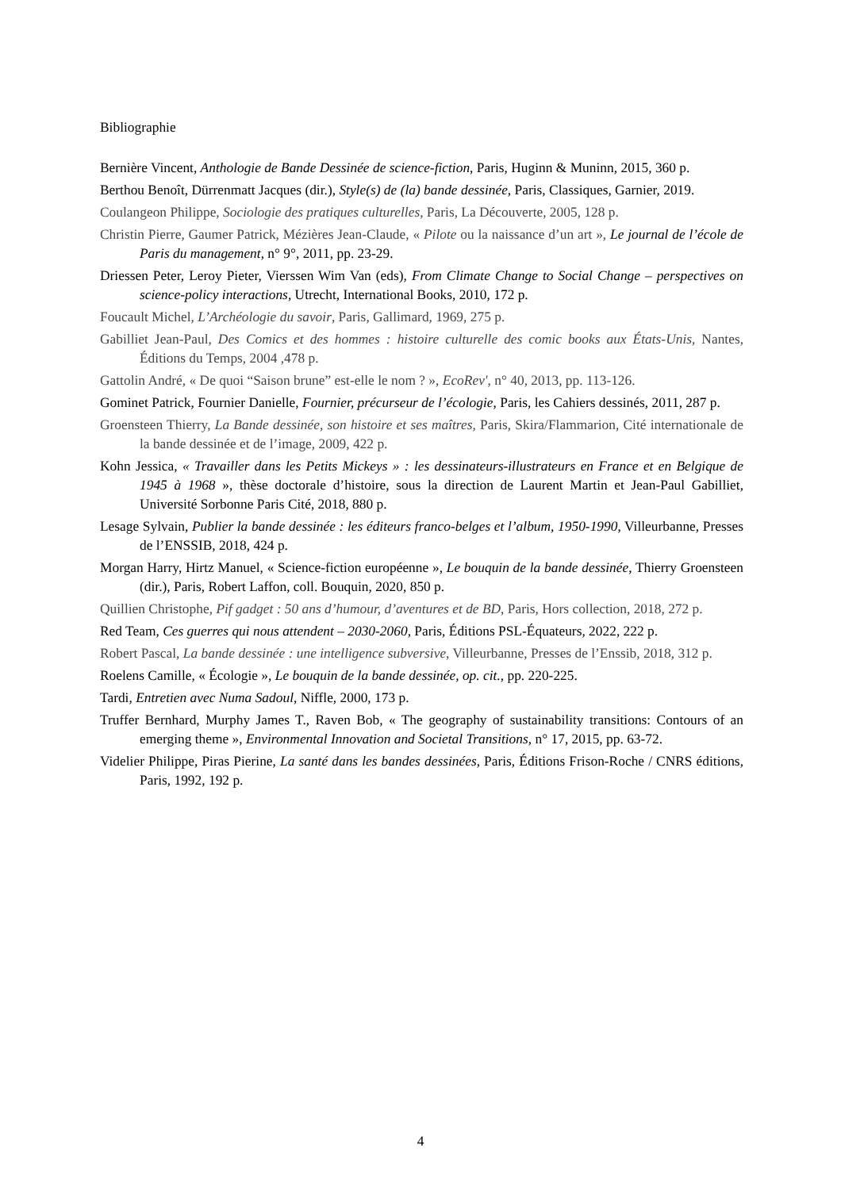Bibliographie
Bernière Vincent, Anthologie de Bande Dessinée de science-fiction, Paris, Huginn & Muninn, 2015, 360 p.
Berthou Benoît, Dürrenmatt Jacques (dir.), Style(s) de (la) bande dessinée, Paris, Classiques, Garnier, 2019.
Coulangeon Philippe, Sociologie des pratiques culturelles, Paris, La Découverte, 2005, 128 p.
Christin Pierre, Gaumer Patrick, Mézières Jean-Claude, « Pilote ou la naissance d’un art », Le journal de l’école de Paris du management, n° 9°, 2011, pp. 23-29.
Driessen Peter, Leroy Pieter, Vierssen Wim Van (eds), From Climate Change to Social Change – perspectives on science-policy interactions, Utrecht, International Books, 2010, 172 p.
Foucault Michel, L’Archéologie du savoir, Paris, Gallimard, 1969, 275 p.
Gabilliet Jean-Paul, Des Comics et des hommes : histoire culturelle des comic books aux États-Unis, Nantes, Éditions du Temps, 2004 ,478 p.
Gattolin André, « De quoi “Saison brune” est-elle le nom ? », EcoRev', n° 40, 2013, pp. 113-126.
Gominet Patrick, Fournier Danielle, Fournier, précurseur de l’écologie, Paris, les Cahiers dessinés, 2011, 287 p.
Groensteen Thierry, La Bande dessinée, son histoire et ses maîtres, Paris, Skira/Flammarion, Cité internationale de la bande dessinée et de l’image, 2009, 422 p.
Kohn Jessica, « Travailler dans les Petits Mickeys » : les dessinateurs-illustrateurs en France et en Belgique de 1945 à 1968 », thèse doctorale d’histoire, sous la direction de Laurent Martin et Jean-Paul Gabilliet, Université Sorbonne Paris Cité, 2018, 880 p.
Lesage Sylvain, Publier la bande dessinée : les éditeurs franco-belges et l’album, 1950-1990, Villeurbanne, Presses de l’ENSSIB, 2018, 424 p.
Morgan Harry, Hirtz Manuel, « Science-fiction européenne », Le bouquin de la bande dessinée, Thierry Groensteen (dir.), Paris, Robert Laffon, coll. Bouquin, 2020, 850 p.
Quillien Christophe, Pif gadget : 50 ans d’humour, d’aventures et de BD, Paris, Hors collection, 2018, 272 p.
Red Team, Ces guerres qui nous attendent – 2030-2060, Paris, Éditions PSL-Équateurs, 2022, 222 p.
Robert Pascal, La bande dessinée : une intelligence subversive, Villeurbanne, Presses de l’Enssib, 2018, 312 p.
Roelens Camille, « Écologie », Le bouquin de la bande dessinée, op. cit., pp. 220-225.
Tardi, Entretien avec Numa Sadoul, Niffle, 2000, 173 p.
Truffer Bernhard, Murphy James T., Raven Bob, « The geography of sustainability transitions: Contours of an emerging theme », Environmental Innovation and Societal Transitions, n° 17, 2015, pp. 63-72.
Videlier Philippe, Piras Pierine, La santé dans les bandes dessinées, Paris, Éditions Frison-Roche / CNRS éditions, Paris, 1992, 192 p.
4